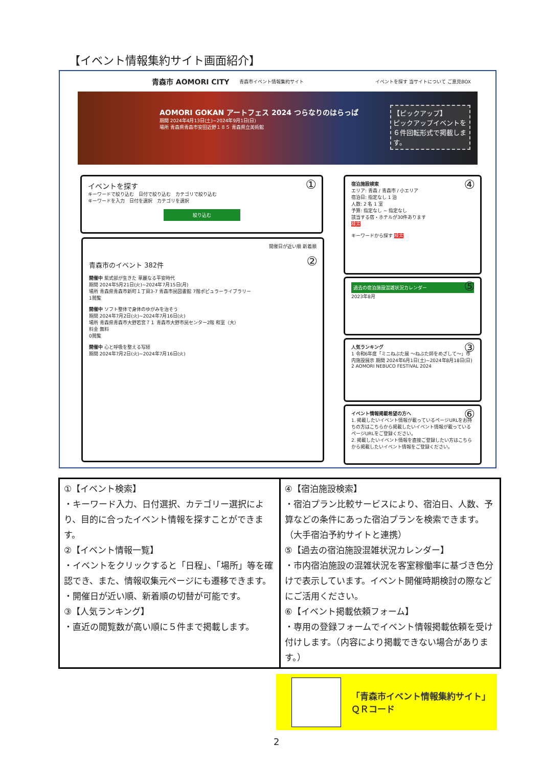【イベント情報集約サイト画面紹介】
青森市 AOMORI CITY 青森市イベント情報集約サイト イベントを探す 当サイトについて ご意見BOX
AOMORI GOKAN アートフェス 2024 つらなりのはらっぱ
期間 2024年4月13日(土)~2024年9月1日(日)
場所 青森県青森市安田近野１８５ 青森県立美術館
【ピックアップ】
ピックアップイベントを６件回転形式で掲載します。
①
イベントを探す
キーワードで絞り込む　日付で絞り込む　カテゴリで絞り込む
キーワードを入力　日付を選択　カテゴリを選択
絞り込む
②
開催日が近い順 新着順
青森市のイベント 382件
開催中 紫式部が生きた 華麗なる平安時代
期間 2024年5月21日(火)~2024年7月15日(月)
場所 青森県青森市新町１丁目3-7 青森市民図書館 7階ポピュラーライブラリー
1閲覧
開催中 ソフト整体で身体のゆがみを治そう
期間 2024年7月2日(火)~2024年7月16日(火)
場所 青森県青森市大野若宮７１ 青森市大野市民センター2階 和室（大）
料金 無料
0閲覧
開催中 心と呼吸を整える写経
期間 2024年7月2日(火)~2024年7月16日(火)
④ 宿泊施設検索
エリア: 青森 / 青森市 / 小エリア
宿泊日: 指定なし 1 泊
人数: 2 名 1 室
予算: 指定なし ~ 指定なし
該当する宿・ホテルが30件あります
検索
キーワードから探す 検索
⑤
過去の宿泊施設混雑状況カレンダー
2023年8月
③ 人気ランキング
1 令和6年度「ミニねぶた展 ～ねぶた師をめざして～」市内施設展示 期間 2024年6月1日(土)~2024年8月18日(日)
2 AOMORI NEBUCO FESTIVAL 2024
⑥ イベント情報掲載希望の方へ
1. 掲載したいイベント情報が載っているページURLをお持ちの方はこちらから掲載したいイベント情報が載っているページURLをご登録ください。
2. 掲載したいイベント情報を直接ご登録したい方はこちらから掲載したいイベント情報をご登録ください。
| ①【イベント検索】 ・キーワード入力、日付選択、カテゴリー選択により、目的に合ったイベント情報を探すことができます。 ②【イベント情報一覧】 ・イベントをクリックすると「日程」、「場所」等を確認でき、また、情報収集元ページにも遷移できます。 ・開催日が近い順、新着順の切替が可能です。 ③【人気ランキング】 ・直近の閲覧数が高い順に５件まで掲載します。 | ④【宿泊施設検索】 ・宿泊プラン比較サービスにより、宿泊日、人数、予算などの条件にあった宿泊プランを検索できます。（大手宿泊予約サイトと連携） ⑤【過去の宿泊施設混雑状況カレンダー】 ・市内宿泊施設の混雑状況を客室稼働率に基づき色分けで表示しています。イベント開催時期検討の際などにご活用ください。 ⑥【イベント掲載依頼フォーム】 ・専用の登録フォームでイベント情報掲載依頼を受け付けします。（内容により掲載できない場合があります。） |
「青森市イベント情報集約サイト」
ＱＲコード
2